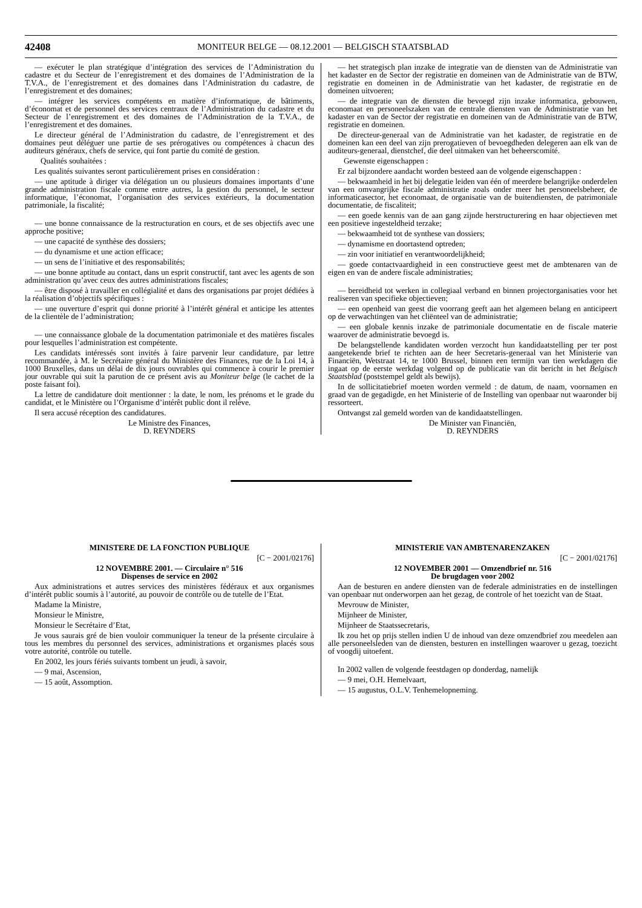42408
MONITEUR BELGE — 08.12.2001 — BELGISCH STAATSBLAD
— exécuter le plan stratégique d’intégration des services de l’Administration du cadastre et du Secteur de l’enregistrement et des domaines de l’Administration de la T.V.A., de l’enregistrement et des domaines dans l’Administration du cadastre, de l’enregistrement et des domaines;
— intégrer les services compétents en matière d’informatique, de bâtiments, d’économat et de personnel des services centraux de l’Administration du cadastre et du Secteur de l’enregistrement et des domaines de l’Administration de la T.V.A., de l’enregistrement et des domaines.
Le directeur général de l’Administration du cadastre, de l’enregistrement et des domaines peut déléguer une partie de ses prérogatives ou compétences à chacun des auditeurs généraux, chefs de service, qui font partie du comité de gestion.
Qualités souhaitées :
Les qualités suivantes seront particulièrement prises en considération :
— une aptitude à diriger via délégation un ou plusieurs domaines importants d’une grande administration fiscale comme entre autres, la gestion du personnel, le secteur informatique, l’économat, l’organisation des services extérieurs, la documentation patrimoniale, la fiscalité;
— une bonne connaissance de la restructuration en cours, et de ses objectifs avec une approche positive;
— une capacité de synthèse des dossiers;
— du dynamisme et une action efficace;
— un sens de l’initiative et des responsabilités;
— une bonne aptitude au contact, dans un esprit constructif, tant avec les agents de son administration qu’avec ceux des autres administrations fiscales;
— être disposé à travailler en collégialité et dans des organisations par projet dédiées à la réalisation d’objectifs spécifiques :
— une ouverture d’esprit qui donne priorité à l’intérêt général et anticipe les attentes de la clientèle de l’administration;
— une connaissance globale de la documentation patrimoniale et des matières fiscales pour lesquelles l’administration est compétente.
Les candidats intéressés sont invités à faire parvenir leur candidature, par lettre recommandée, à M. le Secrétaire général du Ministère des Finances, rue de la Loi 14, à 1000 Bruxelles, dans un délai de dix jours ouvrables qui commence à courir le premier jour ouvrable qui suit la parution de ce présent avis au Moniteur belge (le cachet de la poste faisant foi).
La lettre de candidature doit mentionner : la date, le nom, les prénoms et le grade du candidat, et le Ministère ou l’Organisme d’intérêt public dont il relève.
Il sera accusé réception des candidatures.
Le Ministre des Finances,
D. REYNDERS
— het strategisch plan inzake de integratie van de diensten van de Administratie van het kadaster en de Sector der registratie en domeinen van de Administratie van de BTW, registratie en domeinen in de Administratie van het kadaster, de registratie en de domeinen uitvoeren;
— de integratie van de diensten die bevoegd zijn inzake informatica, gebouwen, economaat en personeelszaken van de centrale diensten van de Administratie van het kadaster en van de Sector der registratie en domeinen van de Administratie van de BTW, registratie en domeinen.
De directeur-generaal van de Administratie van het kadaster, de registratie en de domeinen kan een deel van zijn prerogatieven of bevoegdheden delegeren aan elk van de auditeurs-generaal, dienstchef, die deel uitmaken van het beheerscomité.
Gewenste eigenschappen :
Er zal bijzondere aandacht worden besteed aan de volgende eigenschappen :
— bekwaamheid in het bij delegatie leiden van één of meerdere belangrijke onderdelen van een omvangrijke fiscale administratie zoals onder meer het personeelsbeheer, de informaticasector, het economaat, de organisatie van de buitendiensten, de patrimoniale documentatie, de fiscaliteit;
— een goede kennis van de aan gang zijnde herstructurering en haar objectieven met een positieve ingesteldheid terzake;
— bekwaamheid tot de synthese van dossiers;
— dynamisme en doortastend optreden;
— zin voor initiatief en verantwoordelijkheid;
— goede contactvaardigheid in een constructieve geest met de ambtenaren van de eigen en van de andere fiscale administraties;
— bereidheid tot werken in collegiaal verband en binnen projectorganisaties voor het realiseren van specifieke objectieven;
— een openheid van geest die voorrang geeft aan het algemeen belang en anticipeert op de verwachtingen van het cliënteel van de administratie;
— een globale kennis inzake de patrimoniale documentatie en de fiscale materie waarover de administratie bevoegd is.
De belangstellende kandidaten worden verzocht hun kandidaatstelling per ter post aangetekende brief te richten aan de heer Secretaris-generaal van het Ministerie van Financiën, Wetstraat 14, te 1000 Brussel, binnen een termijn van tien werkdagen die ingaat op de eerste werkdag volgend op de publicatie van dit bericht in het Belgisch Staatsblad (poststempel geldt als bewijs).
In de sollicitatiebrief moeten worden vermeld : de datum, de naam, voornamen en graad van de gegadigde, en het Ministerie of de Instelling van openbaar nut waaronder bij ressorteert.
Ontvangst zal gemeld worden van de kandidaatstellingen.
De Minister van Financiën,
D. REYNDERS
MINISTERE DE LA FONCTION PUBLIQUE
[C − 2001/02176]
12 NOVEMBRE 2001. — Circulaire n° 516
Dispenses de service en 2002
Aux administrations et autres services des ministères fédéraux et aux organismes d’intérêt public soumis à l’autorité, au pouvoir de contrôle ou de tutelle de l’Etat.
Madame la Ministre,
Monsieur le Ministre,
Monsieur le Secrétaire d’Etat,
Je vous saurais gré de bien vouloir communiquer la teneur de la présente circulaire à tous les membres du personnel des services, administrations et organismes placés sous votre autorité, contrôle ou tutelle.
En 2002, les jours fériés suivants tombent un jeudi, à savoir,
— 9 mai, Ascension,
— 15 août, Assomption.
MINISTERIE VAN AMBTENARENZAKEN
[C − 2001/02176]
12 NOVEMBER 2001 — Omzendbrief nr. 516
De brugdagen voor 2002
Aan de besturen en andere diensten van de federale administraties en de instellingen van openbaar nut onderworpen aan het gezag, de controle of het toezicht van de Staat.
Mevrouw de Minister,
Mijnheer de Minister,
Mijnheer de Staatssecretaris,
Ik zou het op prijs stellen indien U de inhoud van deze omzendbrief zou meedelen aan alle personeelsleden van de diensten, besturen en instellingen waarover u gezag, toezicht of voogdij uitoefent.
In 2002 vallen de volgende feestdagen op donderdag, namelijk
— 9 mei, O.H. Hemelvaart,
— 15 augustus, O.L.V. Tenhemelopneming.